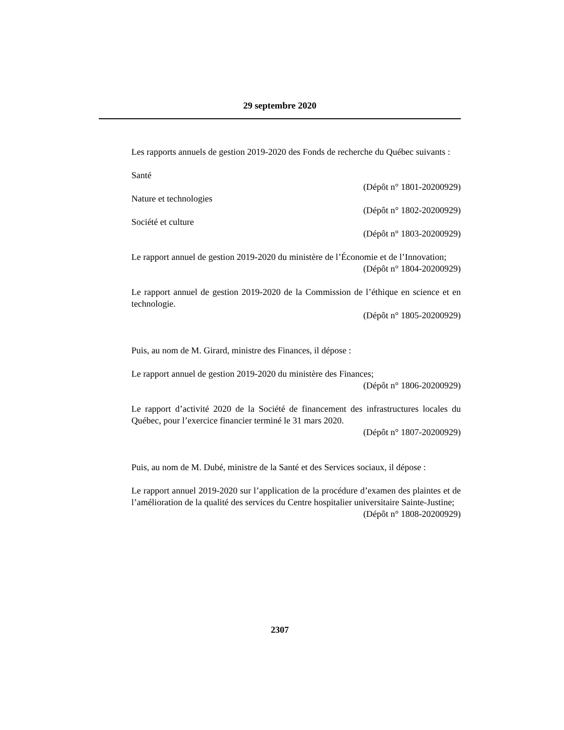29 septembre 2020
Les rapports annuels de gestion 2019-2020 des Fonds de recherche du Québec suivants :
Santé
(Dépôt n° 1801-20200929)
Nature et technologies
(Dépôt n° 1802-20200929)
Société et culture
(Dépôt n° 1803-20200929)
Le rapport annuel de gestion 2019-2020 du ministère de l’Économie et de l’Innovation;
(Dépôt n° 1804-20200929)
Le rapport annuel de gestion 2019-2020 de la Commission de l’éthique en science et en technologie.
(Dépôt n° 1805-20200929)
Puis, au nom de M. Girard, ministre des Finances, il dépose :
Le rapport annuel de gestion 2019-2020 du ministère des Finances;
(Dépôt n° 1806-20200929)
Le rapport d’activité 2020 de la Société de financement des infrastructures locales du Québec, pour l’exercice financier terminé le 31 mars 2020.
(Dépôt n° 1807-20200929)
Puis, au nom de M. Dubé, ministre de la Santé et des Services sociaux, il dépose :
Le rapport annuel 2019-2020 sur l’application de la procédure d’examen des plaintes et de l’amélioration de la qualité des services du Centre hospitalier universitaire Sainte-Justine;
(Dépôt n° 1808-20200929)
2307